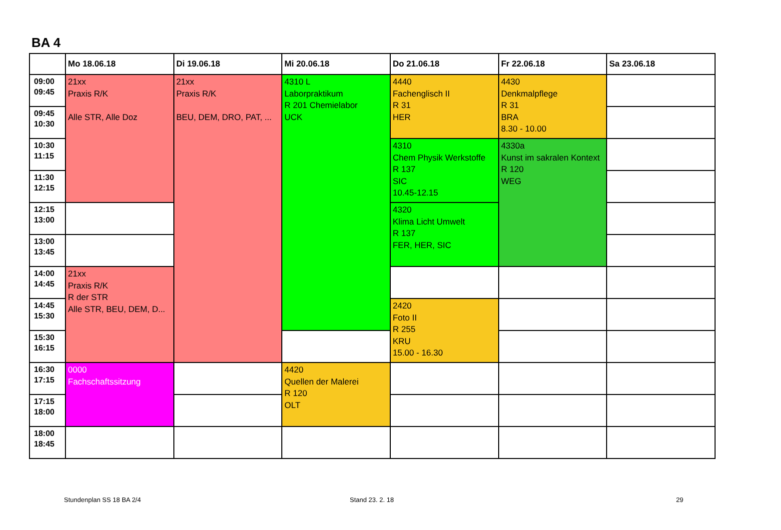BA 4
| | Mo 18.06.18 | Di 19.06.18 | Mi 20.06.18 | Do 21.06.18 | Fr 22.06.18 | Sa 23.06.18 |
| --- | --- | --- | --- | --- | --- | --- |
| 09:00 09:45 | 21xx Praxis R/K Alle STR, Alle Doz | 21xx Praxis R/K BEU, DEM, DRO, PAT, ... | 4310 L Laborpraktikum R 201 Chemielabor UCK | 4440 Fachenglisch II R 31 HER | 4430 Denkmalpflege R 31 BRA 8.30 - 10.00 | |
| 09:45 10:30 | | | | | | |
| 10:30 11:15 | | | | 4310 Chem Physik Werkstoffe R 137 SIC 10.45-12.15 | 4330a Kunst im sakralen Kontext R 120 WEG | |
| 11:30 12:15 | | | | | | |
| 12:15 13:00 | | | | 4320 Klima Licht Umwelt R 137 FER, HER, SIC | | |
| 13:00 13:45 | | | | | | |
| 14:00 14:45 | 21xx Praxis R/K R der STR Alle STR, BEU, DEM, D... | | | | | |
| 14:45 15:30 | | | | 2420 Foto II R 255 KRU 15.00 - 16.30 | | |
| 15:30 16:15 | | | | | | |
| 16:30 17:15 | 0000 Fachschaftssitzung | | 4420 Quellen der Malerei R 120 OLT | | | |
| 17:15 18:00 | | | | | | |
| 18:00 18:45 | | | | | | |
Stundenplan SS 18 BA 2/4 Stand 23. 2. 18 29